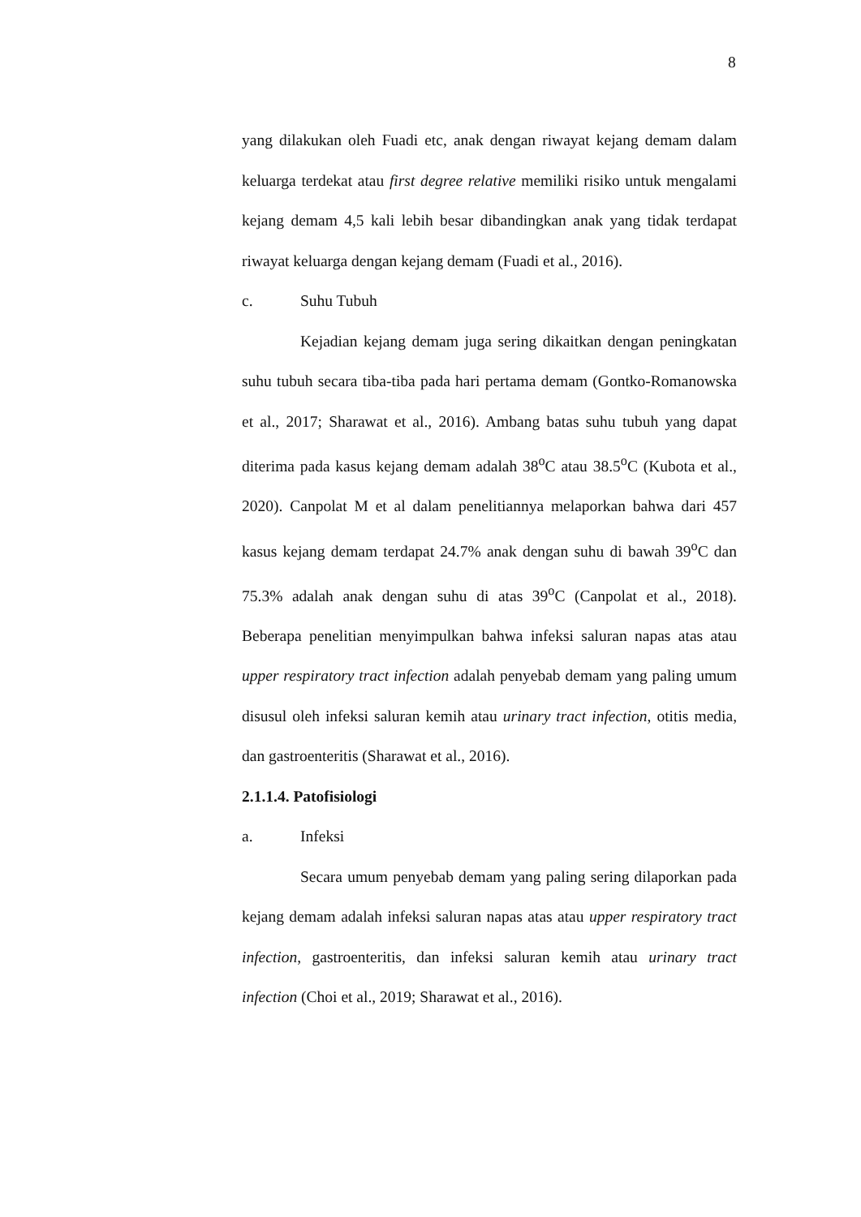8
yang dilakukan oleh Fuadi etc, anak dengan riwayat kejang demam dalam keluarga terdekat atau first degree relative memiliki risiko untuk mengalami kejang demam 4,5 kali lebih besar dibandingkan anak yang tidak terdapat riwayat keluarga dengan kejang demam (Fuadi et al., 2016).
c. Suhu Tubuh
Kejadian kejang demam juga sering dikaitkan dengan peningkatan suhu tubuh secara tiba-tiba pada hari pertama demam (Gontko-Romanowska et al., 2017; Sharawat et al., 2016). Ambang batas suhu tubuh yang dapat diterima pada kasus kejang demam adalah 38<sup>o</sup>C atau 38.5<sup>o</sup>C (Kubota et al., 2020). Canpolat M et al dalam penelitiannya melaporkan bahwa dari 457 kasus kejang demam terdapat 24.7% anak dengan suhu di bawah 39<sup>o</sup>C dan 75.3% adalah anak dengan suhu di atas 39<sup>o</sup>C (Canpolat et al., 2018). Beberapa penelitian menyimpulkan bahwa infeksi saluran napas atas atau upper respiratory tract infection adalah penyebab demam yang paling umum disusul oleh infeksi saluran kemih atau urinary tract infection, otitis media, dan gastroenteritis (Sharawat et al., 2016).
2.1.1.4. Patofisiologi
a. Infeksi
Secara umum penyebab demam yang paling sering dilaporkan pada kejang demam adalah infeksi saluran napas atas atau upper respiratory tract infection, gastroenteritis, dan infeksi saluran kemih atau urinary tract infection (Choi et al., 2019; Sharawat et al., 2016).